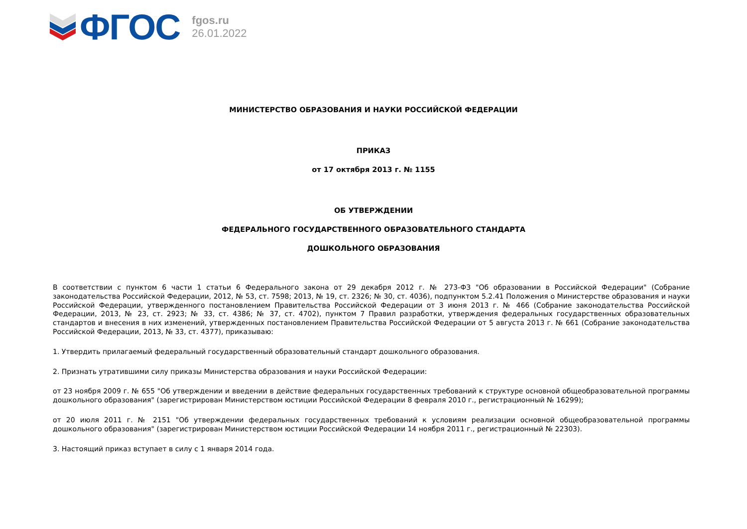ФГОС
fgos.ru
26.01.2022
МИНИСТЕРСТВО ОБРАЗОВАНИЯ И НАУКИ РОССИЙСКОЙ ФЕДЕРАЦИИ
ПРИКАЗ
от 17 октября 2013 г. № 1155
ОБ УТВЕРЖДЕНИИ
ФЕДЕРАЛЬНОГО ГОСУДАРСТВЕННОГО ОБРАЗОВАТЕЛЬНОГО СТАНДАРТА
ДОШКОЛЬНОГО ОБРАЗОВАНИЯ
В соответствии с пунктом 6 части 1 статьи 6 Федерального закона от 29 декабря 2012 г. № 273-ФЗ "Об образовании в Российской Федерации" (Собрание законодательства Российской Федерации, 2012, № 53, ст. 7598; 2013, № 19, ст. 2326; № 30, ст. 4036), подпунктом 5.2.41 Положения о Министерстве образования и науки Российской Федерации, утвержденного постановлением Правительства Российской Федерации от 3 июня 2013 г. № 466 (Собрание законодательства Российской Федерации, 2013, № 23, ст. 2923; № 33, ст. 4386; № 37, ст. 4702), пунктом 7 Правил разработки, утверждения федеральных государственных образовательных стандартов и внесения в них изменений, утвержденных постановлением Правительства Российской Федерации от 5 августа 2013 г. № 661 (Собрание законодательства Российской Федерации, 2013, № 33, ст. 4377), приказываю:
1. Утвердить прилагаемый федеральный государственный образовательный стандарт дошкольного образования.
2. Признать утратившими силу приказы Министерства образования и науки Российской Федерации:
от 23 ноября 2009 г. № 655 "Об утверждении и введении в действие федеральных государственных требований к структуре основной общеобразовательной программы дошкольного образования" (зарегистрирован Министерством юстиции Российской Федерации 8 февраля 2010 г., регистрационный № 16299);
от 20 июля 2011 г. № 2151 "Об утверждении федеральных государственных требований к условиям реализации основной общеобразовательной программы дошкольного образования" (зарегистрирован Министерством юстиции Российской Федерации 14 ноября 2011 г., регистрационный № 22303).
3. Настоящий приказ вступает в силу с 1 января 2014 года.